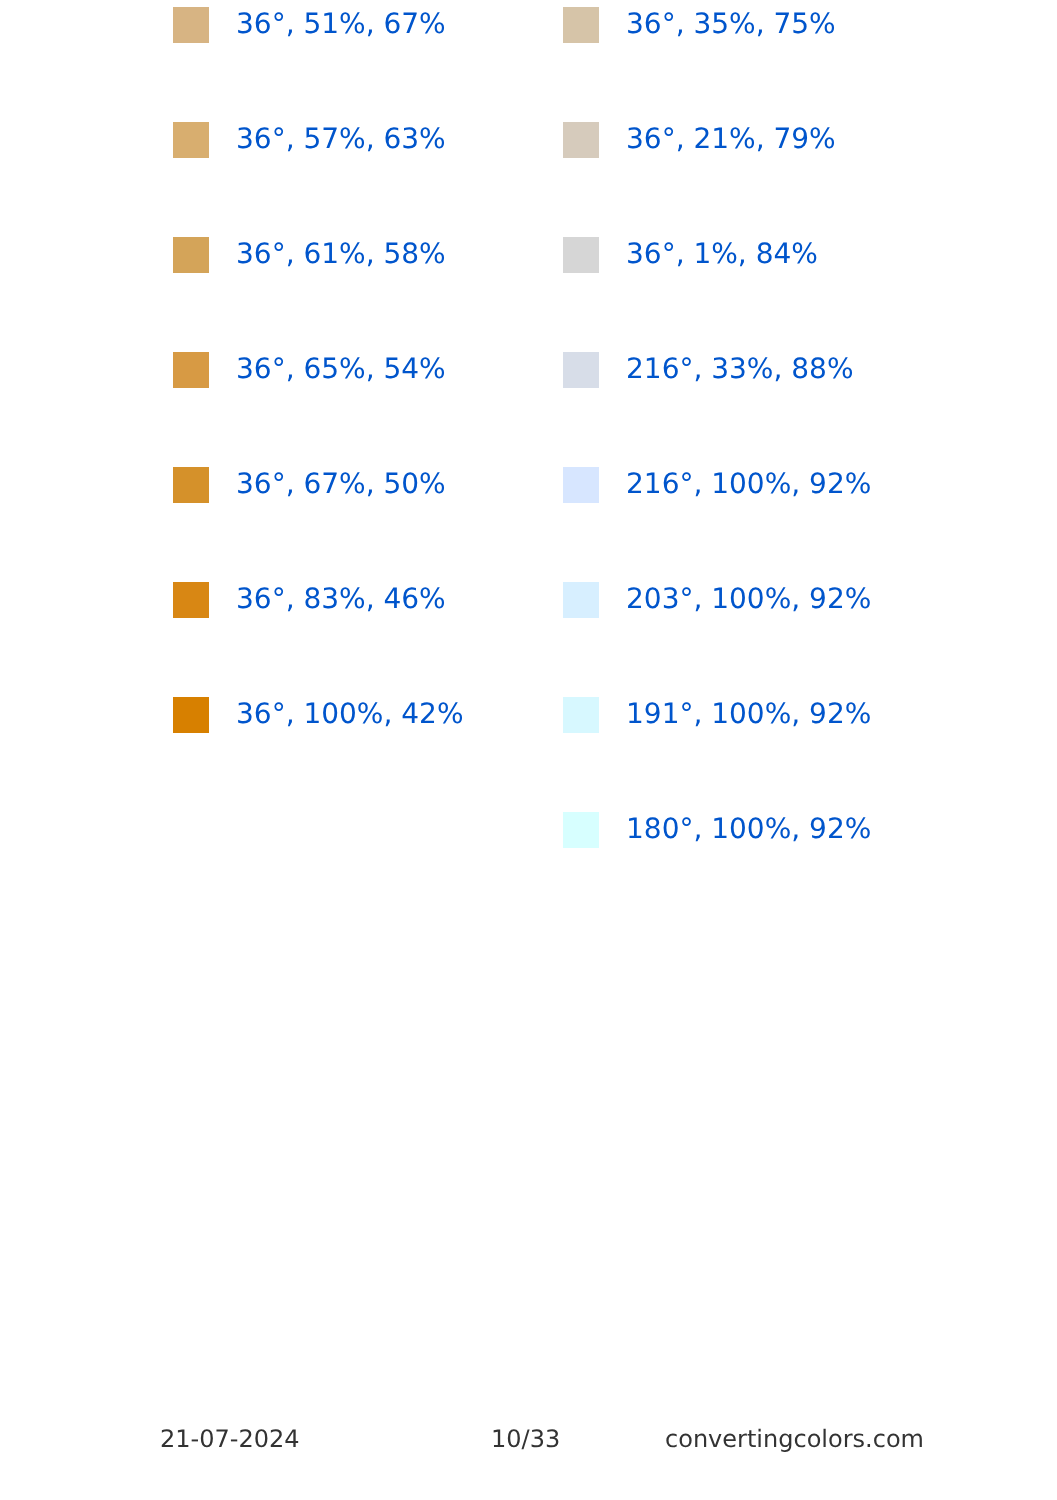36°, 51%, 67%
36°, 57%, 63%
36°, 61%, 58%
36°, 65%, 54%
36°, 67%, 50%
36°, 83%, 46%
36°, 100%, 42%
36°, 35%, 75%
36°, 21%, 79%
36°, 1%, 84%
216°, 33%, 88%
216°, 100%, 92%
203°, 100%, 92%
191°, 100%, 92%
180°, 100%, 92%
21-07-2024 10/33 convertingcolors.com